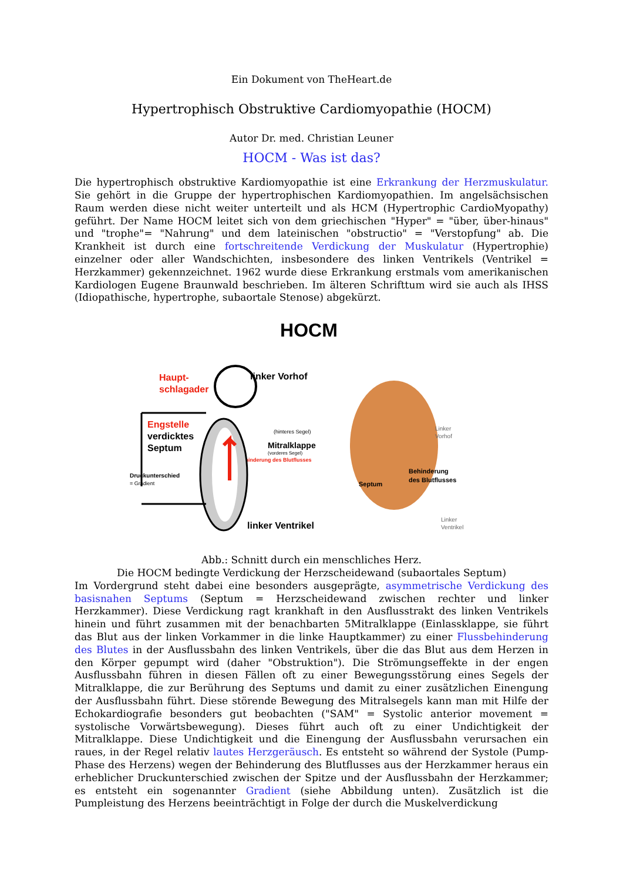Ein Dokument von TheHeart.de
Hypertrophisch Obstruktive Cardiomyopathie (HOCM)
Autor Dr. med. Christian Leuner
HOCM - Was ist das?
Die hypertrophisch obstruktive Kardiomyopathie ist eine Erkrankung der Herzmuskulatur. Sie gehört in die Gruppe der hypertrophischen Kardiomyopathien. Im angelsächsischen Raum werden diese nicht weiter unterteilt und als HCM (Hypertrophic CardioMyopathy) geführt. Der Name HOCM leitet sich von dem griechischen "Hyper" = "über, über-hinaus" und "trophe"= "Nahrung" und dem lateinischen "obstructio" = "Verstopfung" ab. Die Krankheit ist durch eine fortschreitende Verdickung der Muskulatur (Hypertrophie) einzelner oder aller Wandschichten, insbesondere des linken Ventrikels (Ventrikel = Herzkammer) gekennzeichnet. 1962 wurde diese Erkrankung erstmals vom amerikanischen Kardiologen Eugene Braunwald beschrieben. Im älteren Schrifttum wird sie auch als IHSS (Idiopathische, hypertrophe, subaortale Stenose) abgekürzt.
HOCM
Haupt-
schlagader
linker Vorhof
Engstelle
verdicktes
Septum
(hinteres Segel)
Mitralklappe
(vorderes Segel)
Behinderung des Blutflusses
Druckunterschied
= Gradient
linker Ventrikel
Linker
Vorhof
Behinderung
des Blutflusses
Septum
Linker
Ventrikel
Abb.: Schnitt durch ein menschliches Herz.
Die HOCM bedingte Verdickung der Herzscheidewand (subaortales Septum)
Im Vordergrund steht dabei eine besonders ausgeprägte, asymmetrische Verdickung des basisnahen Septums (Septum = Herzscheidewand zwischen rechter und linker Herzkammer). Diese Verdickung ragt krankhaft in den Ausflusstrakt des linken Ventrikels hinein und führt zusammen mit der benachbarten 5Mitralklappe (Einlassklappe, sie führt das Blut aus der linken Vorkammer in die linke Hauptkammer) zu einer Flussbehinderung des Blutes in der Ausflussbahn des linken Ventrikels, über die das Blut aus dem Herzen in den Körper gepumpt wird (daher "Obstruktion"). Die Strömungseffekte in der engen Ausflussbahn führen in diesen Fällen oft zu einer Bewegungsstörung eines Segels der Mitralklappe, die zur Berührung des Septums und damit zu einer zusätzlichen Einengung der Ausflussbahn führt. Diese störende Bewegung des Mitralsegels kann man mit Hilfe der Echokardiografie besonders gut beobachten ("SAM" = Systolic anterior movement = systolische Vorwärtsbewegung). Dieses führt auch oft zu einer Undichtigkeit der Mitralklappe. Diese Undichtigkeit und die Einengung der Ausflussbahn verursachen ein raues, in der Regel relativ lautes Herzgeräusch. Es entsteht so während der Systole (Pump-Phase des Herzens) wegen der Behinderung des Blutflusses aus der Herzkammer heraus ein erheblicher Druckunterschied zwischen der Spitze und der Ausflussbahn der Herzkammer; es entsteht ein sogenannter Gradient (siehe Abbildung unten). Zusätzlich ist die Pumpleistung des Herzens beeinträchtigt in Folge der durch die Muskelverdickung